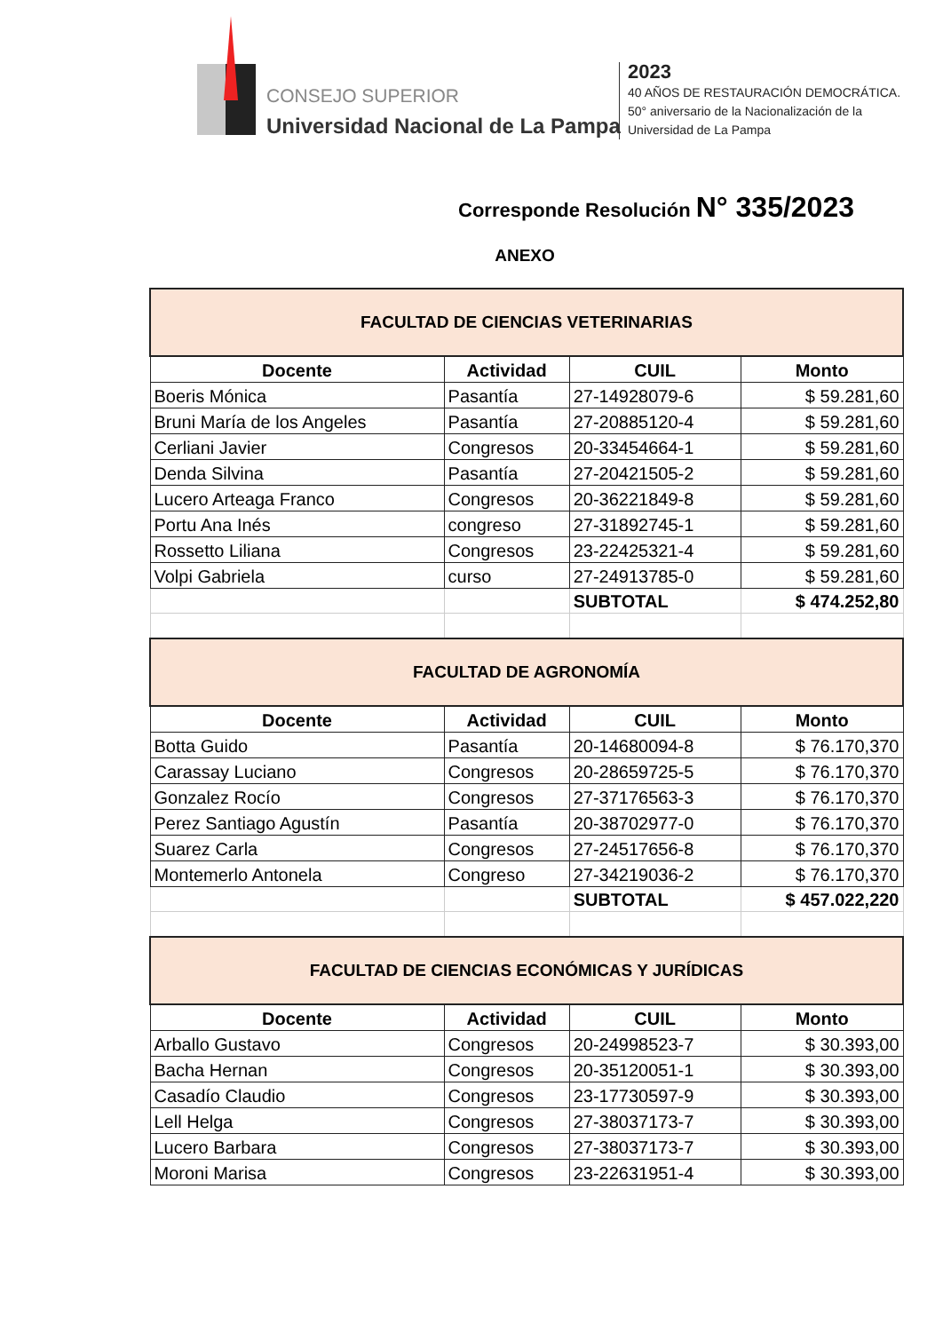CONSEJO SUPERIOR
Universidad Nacional de La Pampa
2023
40 AÑOS DE RESTAURACIÓN DEMOCRÁTICA.
50° aniversario de la Nacionalización de la
Universidad de La Pampa
Corresponde Resolución N° 335/2023
ANEXO
| FACULTAD DE CIENCIAS VETERINARIAS | | | |
| Docente | Actividad | CUIL | Monto |
| Boeris Mónica | Pasantía | 27-14928079-6 | $ 59.281,60 |
| Bruni María de los Angeles | Pasantía | 27-20885120-4 | $ 59.281,60 |
| Cerliani Javier | Congresos | 20-33454664-1 | $ 59.281,60 |
| Denda Silvina | Pasantía | 27-20421505-2 | $ 59.281,60 |
| Lucero Arteaga Franco | Congresos | 20-36221849-8 | $ 59.281,60 |
| Portu Ana Inés | congreso | 27-31892745-1 | $ 59.281,60 |
| Rossetto Liliana | Congresos | 23-22425321-4 | $ 59.281,60 |
| Volpi Gabriela | curso | 27-24913785-0 | $ 59.281,60 |
| | | SUBTOTAL | $ 474.252,80 |
| FACULTAD DE AGRONOMÍA | | | |
| Docente | Actividad | CUIL | Monto |
| Botta Guido | Pasantía | 20-14680094-8 | $ 76.170,370 |
| Carassay Luciano | Congresos | 20-28659725-5 | $ 76.170,370 |
| Gonzalez Rocío | Congresos | 27-37176563-3 | $ 76.170,370 |
| Perez Santiago Agustín | Pasantía | 20-38702977-0 | $ 76.170,370 |
| Suarez Carla | Congresos | 27-24517656-8 | $ 76.170,370 |
| Montemerlo Antonela | Congreso | 27-34219036-2 | $ 76.170,370 |
| | | SUBTOTAL | $ 457.022,220 |
| FACULTAD DE CIENCIAS ECONÓMICAS Y JURÍDICAS | | | |
| Docente | Actividad | CUIL | Monto |
| Arballo Gustavo | Congresos | 20-24998523-7 | $ 30.393,00 |
| Bacha Hernan | Congresos | 20-35120051-1 | $ 30.393,00 |
| Casadío Claudio | Congresos | 23-17730597-9 | $ 30.393,00 |
| Lell Helga | Congresos | 27-38037173-7 | $ 30.393,00 |
| Lucero Barbara | Congresos | 27-38037173-7 | $ 30.393,00 |
| Moroni Marisa | Congresos | 23-22631951-4 | $ 30.393,00 |